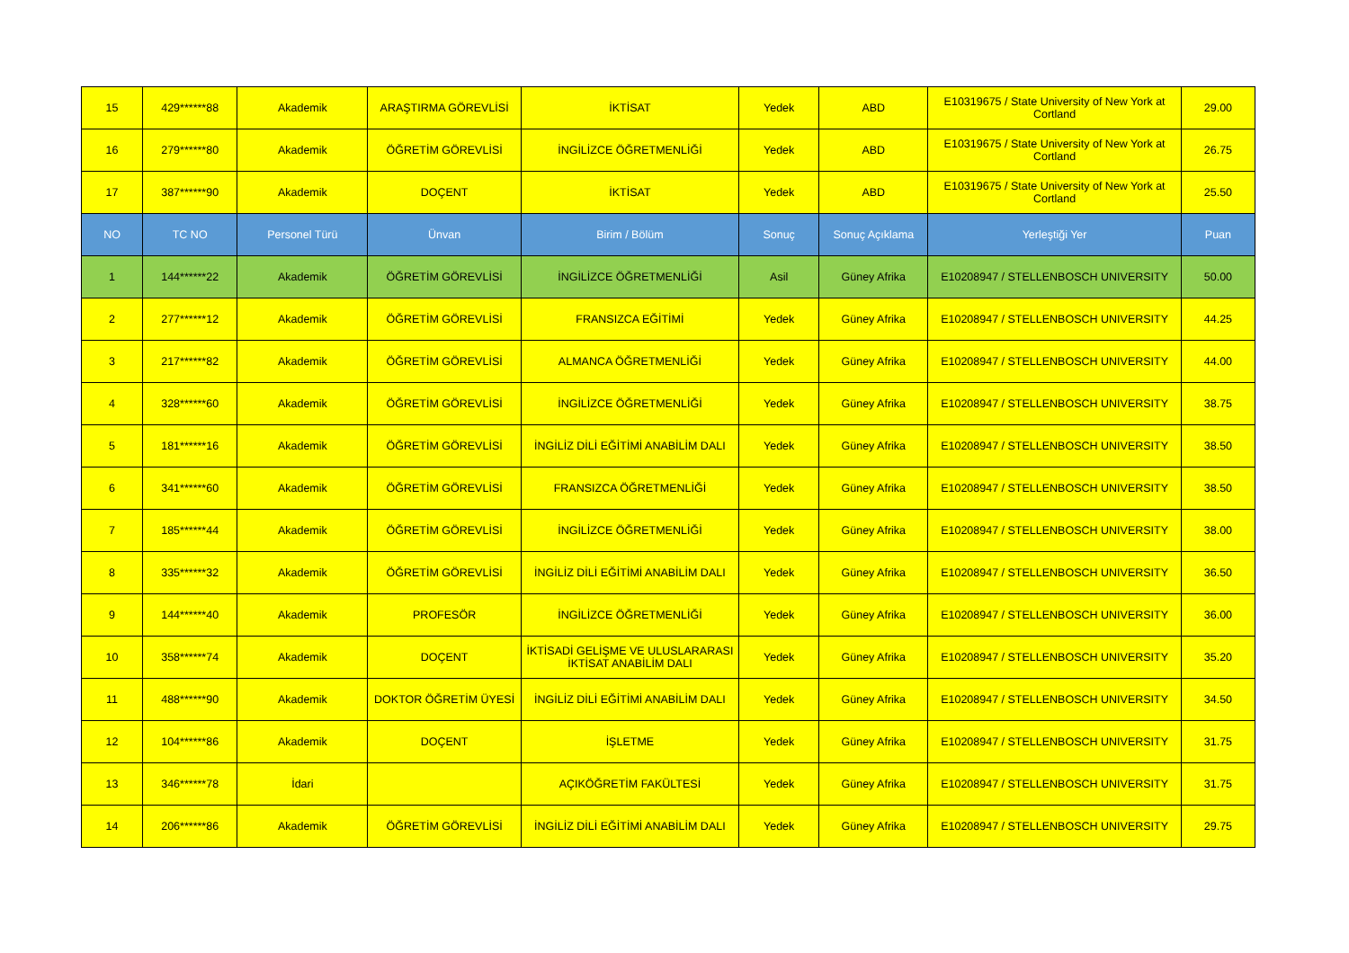| 15 | 429******88 | Akademik | ARAŞTIRMA GÖREVLİSİ | İKTİSAT | Yedek | ABD | E10319675 / State University of New York at Cortland | 29.00 |
| 16 | 279******80 | Akademik | ÖĞRETİM GÖREVLİSİ | İNGİLİZCE ÖĞRETMENLİĞİ | Yedek | ABD | E10319675 / State University of New York at Cortland | 26.75 |
| 17 | 387******90 | Akademik | DOÇENT | İKTİSAT | Yedek | ABD | E10319675 / State University of New York at Cortland | 25.50 |
| NO | TC NO | Personel Türü | Ünvan | Birim / Bölüm | Sonuç | Sonuç Açıklama | Yerleştiği Yer | Puan |
| 1 | 144******22 | Akademik | ÖĞRETİM GÖREVLİSİ | İNGİLİZCE ÖĞRETMENLİĞİ | Asil | Güney Afrika | E10208947 / STELLENBOSCH UNIVERSITY | 50.00 |
| 2 | 277******12 | Akademik | ÖĞRETİM GÖREVLİSİ | FRANSIZCA EĞİTİMİ | Yedek | Güney Afrika | E10208947 / STELLENBOSCH UNIVERSITY | 44.25 |
| 3 | 217******82 | Akademik | ÖĞRETİM GÖREVLİSİ | ALMANCA ÖĞRETMENLİĞİ | Yedek | Güney Afrika | E10208947 / STELLENBOSCH UNIVERSITY | 44.00 |
| 4 | 328******60 | Akademik | ÖĞRETİM GÖREVLİSİ | İNGİLİZCE ÖĞRETMENLİĞİ | Yedek | Güney Afrika | E10208947 / STELLENBOSCH UNIVERSITY | 38.75 |
| 5 | 181******16 | Akademik | ÖĞRETİM GÖREVLİSİ | İNGİLİZ DİLİ EĞİTİMİ ANABİLİM DALI | Yedek | Güney Afrika | E10208947 / STELLENBOSCH UNIVERSITY | 38.50 |
| 6 | 341******60 | Akademik | ÖĞRETİM GÖREVLİSİ | FRANSIZCA ÖĞRETMENLİĞİ | Yedek | Güney Afrika | E10208947 / STELLENBOSCH UNIVERSITY | 38.50 |
| 7 | 185******44 | Akademik | ÖĞRETİM GÖREVLİSİ | İNGİLİZCE ÖĞRETMENLİĞİ | Yedek | Güney Afrika | E10208947 / STELLENBOSCH UNIVERSITY | 38.00 |
| 8 | 335******32 | Akademik | ÖĞRETİM GÖREVLİSİ | İNGİLİZ DİLİ EĞİTİMİ ANABİLİM DALI | Yedek | Güney Afrika | E10208947 / STELLENBOSCH UNIVERSITY | 36.50 |
| 9 | 144******40 | Akademik | PROFESÖR | İNGİLİZCE ÖĞRETMENLİĞİ | Yedek | Güney Afrika | E10208947 / STELLENBOSCH UNIVERSITY | 36.00 |
| 10 | 358******74 | Akademik | DOÇENT | İKTİSADİ GELİŞME VE ULUSLARARASI İKTİSAT ANABİLİM DALI | Yedek | Güney Afrika | E10208947 / STELLENBOSCH UNIVERSITY | 35.20 |
| 11 | 488******90 | Akademik | DOKTOR ÖĞRETİM ÜYESİ | İNGİLİZ DİLİ EĞİTİMİ ANABİLİM DALI | Yedek | Güney Afrika | E10208947 / STELLENBOSCH UNIVERSITY | 34.50 |
| 12 | 104******86 | Akademik | DOÇENT | İŞLETME | Yedek | Güney Afrika | E10208947 / STELLENBOSCH UNIVERSITY | 31.75 |
| 13 | 346******78 | İdari | | AÇIKÖĞRETİM FAKÜLTESİ | Yedek | Güney Afrika | E10208947 / STELLENBOSCH UNIVERSITY | 31.75 |
| 14 | 206******86 | Akademik | ÖĞRETİM GÖREVLİSİ | İNGİLİZ DİLİ EĞİTİMİ ANABİLİM DALI | Yedek | Güney Afrika | E10208947 / STELLENBOSCH UNIVERSITY | 29.75 |